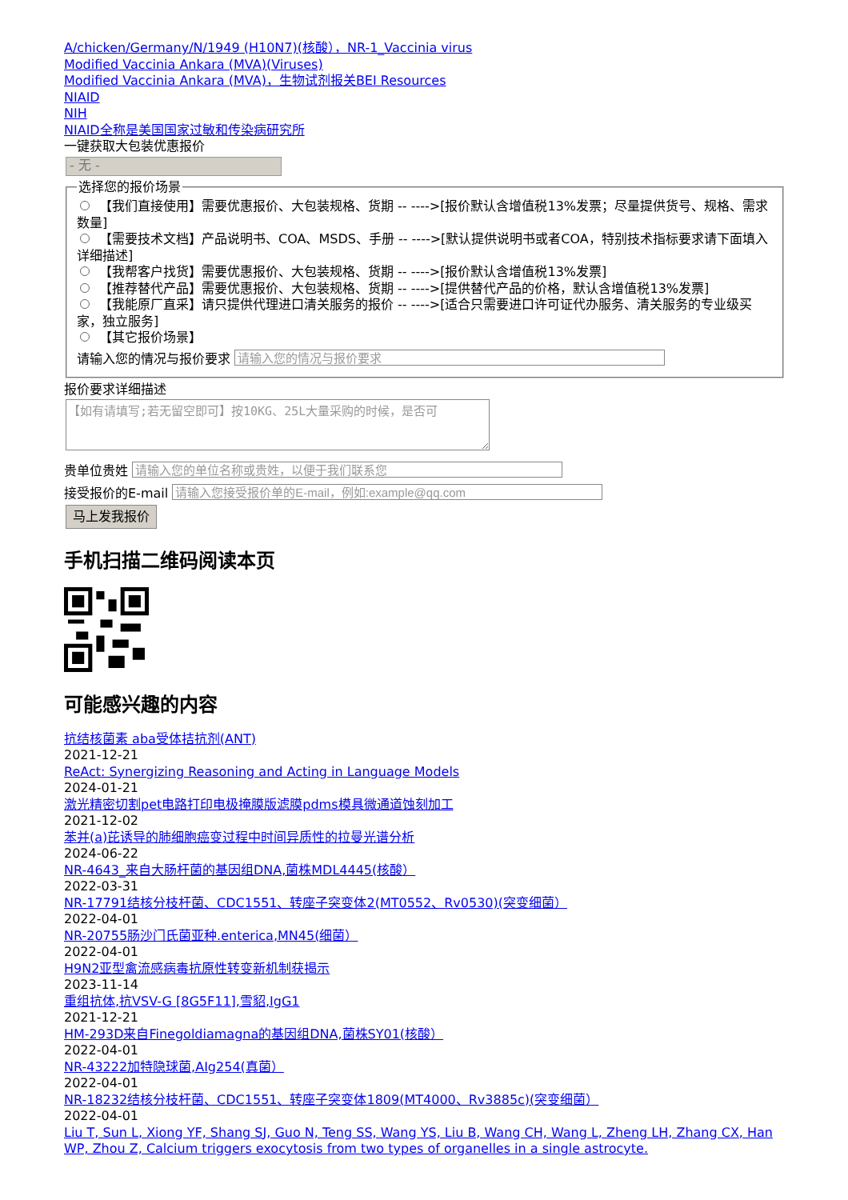A/chicken/Germany/N/1949 (H10N7)(核酸），NR-1_Vaccinia virus
Modified Vaccinia Ankara (MVA)(Viruses)
Modified Vaccinia Ankara (MVA)，生物试剂报关BEI Resources
NIAID
NIH
NIAID全称是美国国家过敏和传染病研究所
一键获取大包装优惠报价
- 无 -
选择您的报价场景
【我们直接使用】需要优惠报价、大包装规格、货期 -- ---->[报价默认含增值税13%发票；尽量提供货号、规格、需求数量]
【需要技术文档】产品说明书、COA、MSDS、手册 -- ---->[默认提供说明书或者COA，特别技术指标要求请下面填入详细描述]
【我帮客户找货】需要优惠报价、大包装规格、货期 -- ---->[报价默认含增值税13%发票]
【推荐替代产品】需要优惠报价、大包装规格、货期 -- ---->[提供替代产品的价格，默认含增值税13%发票]
【我能原厂直采】请只提供代理进口清关服务的报价 -- ---->[适合只需要进口许可证代办服务、清关服务的专业级买家，独立服务]
【其它报价场景】
请输入您的情况与报价要求
报价要求详细描述
【如有请填写;若无留空即可】按10KG、25L大量采购的时候，是否可
贵单位贵姓
接受报价的E-mail
马上发我报价
手机扫描二维码阅读本页
可能感兴趣的内容
抗结核菌素 aba受体拮抗剂(ANT)
2021-12-21
ReAct: Synergizing Reasoning and Acting in Language Models
2024-01-21
激光精密切割pet电路打印电极掩膜版滤膜pdms模具微通道蚀刻加工
2021-12-02
苯并(a)芘诱导的肺细胞癌变过程中时间异质性的拉曼光谱分析
2024-06-22
NR-4643_来自大肠杆菌的基因组DNA,菌株MDL4445(核酸）
2022-03-31
NR-17791结核分枝杆菌、CDC1551、转座子突变体2(MT0552、Rv0530)(突变细菌）
2022-04-01
NR-20755肠沙门氏菌亚种.enterica,MN45(细菌）
2022-04-01
H9N2亚型禽流感病毒抗原性转变新机制获揭示
2023-11-14
重组抗体,抗VSV-G [8G5F11],雪貂,IgG1
2021-12-21
HM-293D来自Finegoldiamagna的基因组DNA,菌株SY01(核酸）
2022-04-01
NR-43222加特隐球菌,AIg254(真菌）
2022-04-01
NR-18232结核分枝杆菌、CDC1551、转座子突变体1809(MT4000、Rv3885c)(突变细菌）
2022-04-01
Liu T, Sun L, Xiong YF, Shang SJ, Guo N, Teng SS, Wang YS, Liu B, Wang CH, Wang L, Zheng LH, Zhang CX, Han WP, Zhou Z, Calcium triggers exocytosis from two types of organelles in a single astrocyte.